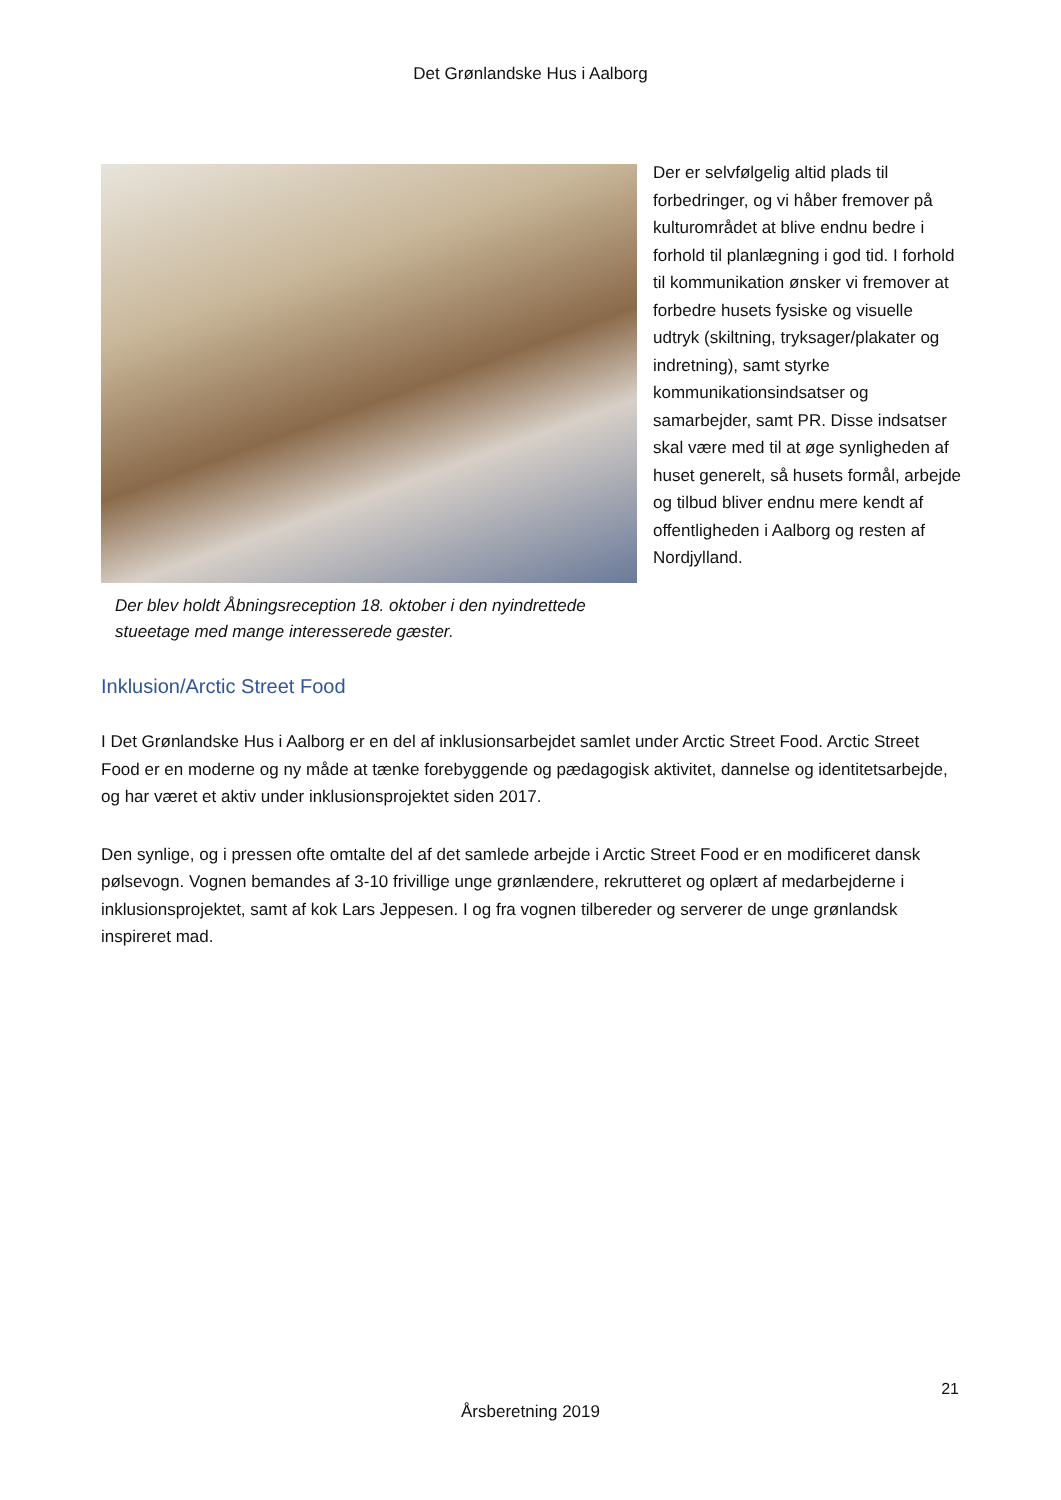Det Grønlandske Hus i Aalborg
Der blev holdt Åbningsreception 18. oktober i den nyindrettede stueetage med mange interesserede gæster.
Der er selvfølgelig altid plads til forbedringer, og vi håber fremover på kulturområdet at blive endnu bedre i forhold til planlægning i god tid. I forhold til kommunikation ønsker vi fremover at forbedre husets fysiske og visuelle udtryk (skiltning, tryksager/plakater og indretning), samt styrke kommunikationsindsatser og samarbejder, samt PR. Disse indsatser skal være med til at øge synligheden af huset generelt, så husets formål, arbejde og tilbud bliver endnu mere kendt af offentligheden i Aalborg og resten af Nordjylland.
Inklusion/Arctic Street Food
I Det Grønlandske Hus i Aalborg er en del af inklusionsarbejdet samlet under Arctic Street Food. Arctic Street Food er en moderne og ny måde at tænke forebyggende og pædagogisk aktivitet, dannelse og identitetsarbejde, og har været et aktiv under inklusionsprojektet siden 2017.
Den synlige, og i pressen ofte omtalte del af det samlede arbejde i Arctic Street Food er en modificeret dansk pølsevogn. Vognen bemandes af 3-10 frivillige unge grønlændere, rekrutteret og oplært af medarbejderne i inklusionsprojektet, samt af kok Lars Jeppesen. I og fra vognen tilbereder og serverer de unge grønlandsk inspireret mad.
21
Årsberetning 2019